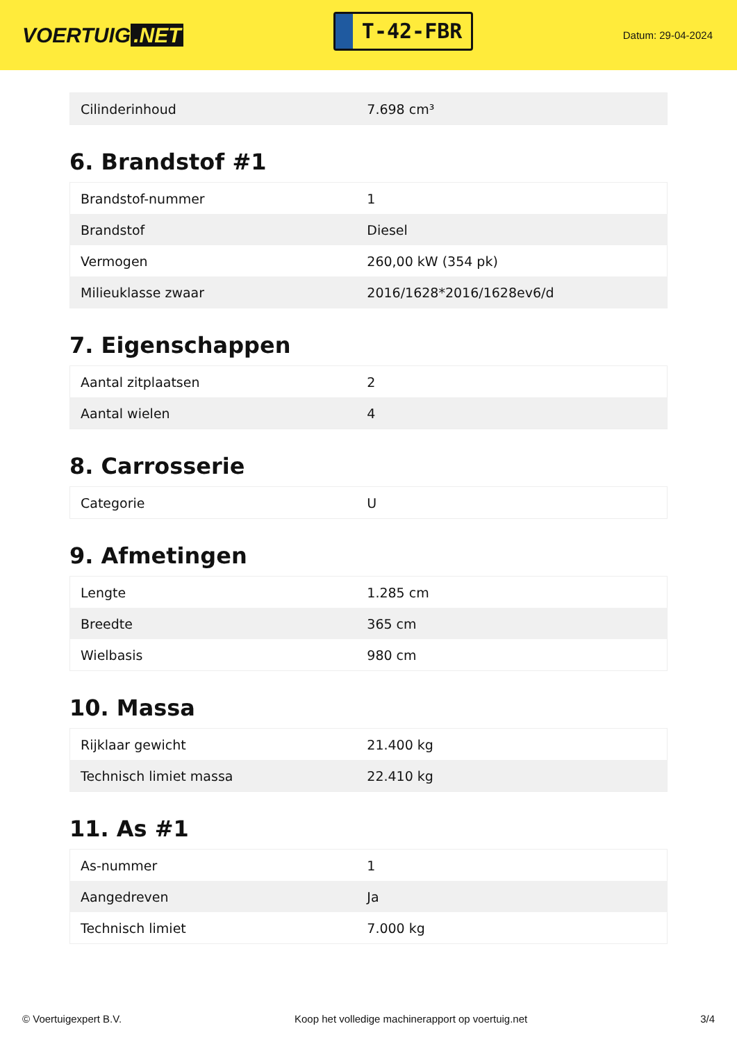VOERTUIG.NET
T-42-FBR
Datum: 29-04-2024
| Cilinderinhoud | 7.698 cm³ |
6. Brandstof #1
| Brandstof-nummer | 1 |
| Brandstof | Diesel |
| Vermogen | 260,00 kW (354 pk) |
| Milieuklasse zwaar | 2016/1628*2016/1628ev6/d |
7. Eigenschappen
| Aantal zitplaatsen | 2 |
| Aantal wielen | 4 |
8. Carrosserie
| Categorie | U |
9. Afmetingen
| Lengte | 1.285 cm |
| Breedte | 365 cm |
| Wielbasis | 980 cm |
10. Massa
| Rijklaar gewicht | 21.400 kg |
| Technisch limiet massa | 22.410 kg |
11. As #1
| As-nummer | 1 |
| Aangedreven | Ja |
| Technisch limiet | 7.000 kg |
© Voertuigexpert B.V. Koop het volledige machinerapport op voertuig.net 3/4